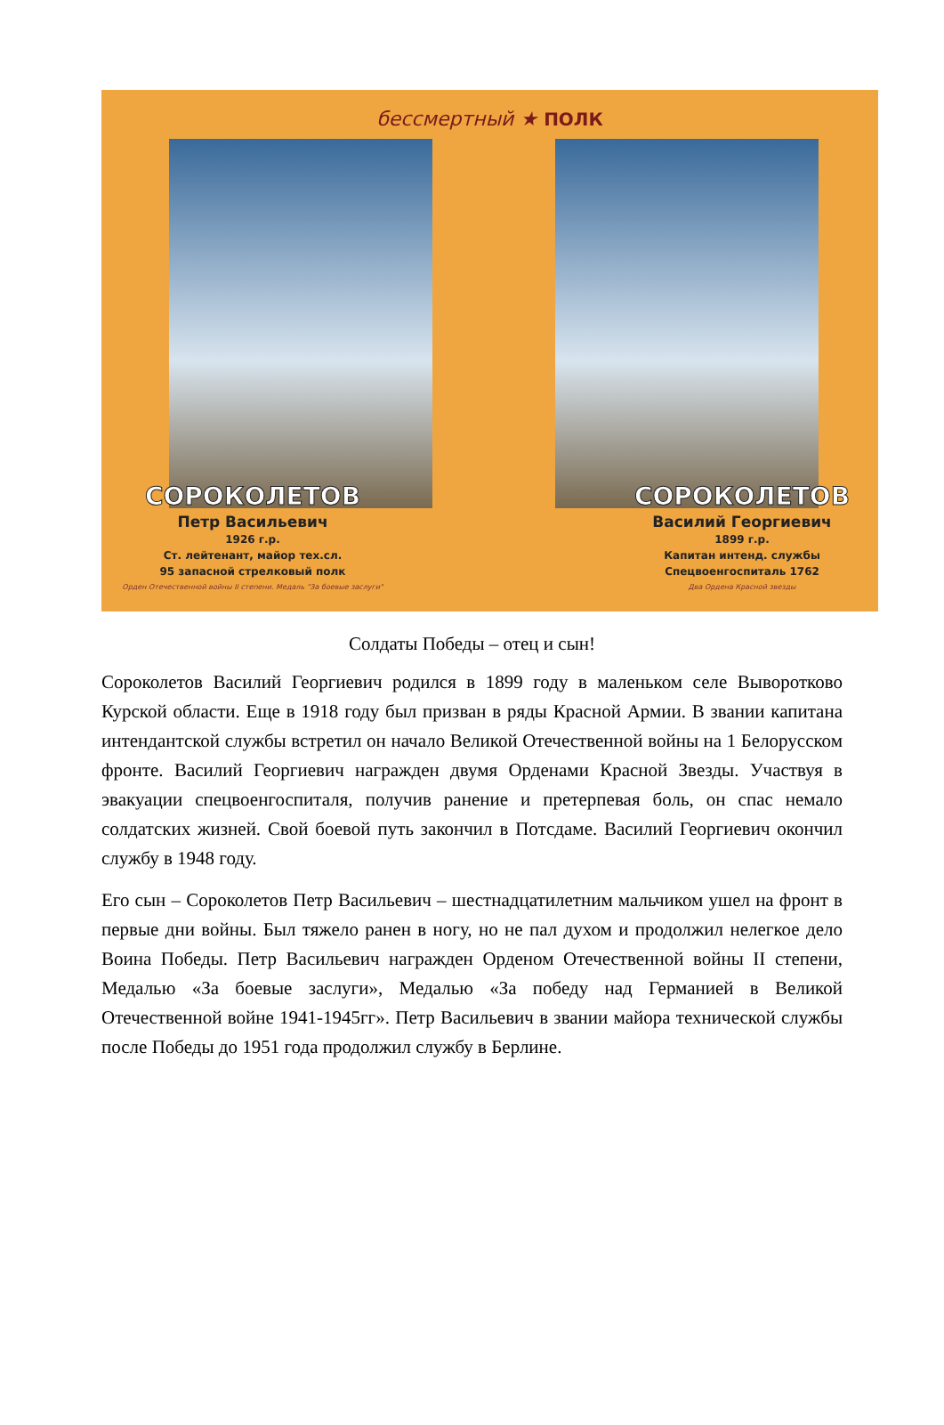бессмертный ★ ПОЛК
СОРОКОЛЕТОВ
Петр Васильевич
1926 г.р.
Ст. лейтенант, майор тех.сл.
95 запасной стрелковый полк
Орден Отечественной войны II степени. Медаль "За боевые заслуги"
СОРОКОЛЕТОВ
Василий Георгиевич
1899 г.р.
Капитан интенд. службы
Спецвоенгоспиталь 1762
Два Ордена Красной звезды
Солдаты Победы – отец и сын!
Сороколетов Василий Георгиевич родился в 1899 году в маленьком селе Выворотково Курской области. Еще в 1918 году был призван в ряды Красной Армии. В звании капитана интендантской службы встретил он начало Великой Отечественной войны на 1 Белорусском фронте. Василий Георгиевич награжден двумя Орденами Красной Звезды. Участвуя в эвакуации спецвоенгоспиталя, получив ранение и претерпевая боль, он спас немало солдатских жизней. Свой боевой путь закончил в Потсдаме. Василий Георгиевич окончил службу в 1948 году.
Его сын – Сороколетов Петр Васильевич – шестнадцатилетним мальчиком ушел на фронт в первые дни войны. Был тяжело ранен в ногу, но не пал духом и продолжил нелегкое дело Воина Победы. Петр Васильевич награжден Орденом Отечественной войны II степени, Медалью «За боевые заслуги», Медалью «За победу над Германией в Великой Отечественной войне 1941-1945гг». Петр Васильевич в звании майора технической службы после Победы до 1951 года продолжил службу в Берлине.